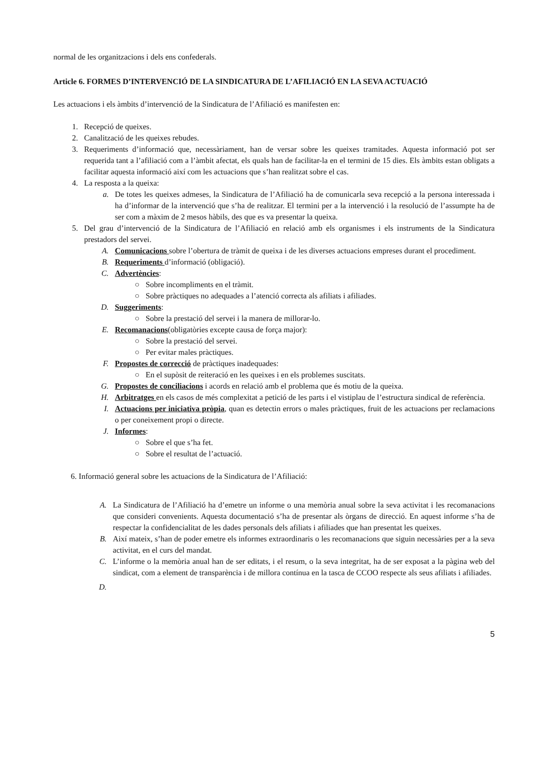normal de les organitzacions i dels ens confederals.
Article 6. FORMES D’INTERVENCIÓ DE LA SINDICATURA DE L’AFILIACIÓ EN LA SEVA ACTUACIÓ
Les actuacions i els àmbits d’intervenció de la Sindicatura de l’Afiliació es manifesten en:
1. Recepció de queixes.
2. Canalització de les queixes rebudes.
3. Requeriments d’informació que, necessàriament, han de versar sobre les queixes tramitades. Aquesta informació pot ser requerida tant a l’afiliació com a l’àmbit afectat, els quals han de facilitar-la en el termini de 15 dies. Els àmbits estan obligats a facilitar aquesta informació així com les actuacions que s’han realitzat sobre el cas.
4. La resposta a la queixa:
a. De totes les queixes admeses, la Sindicatura de l’Afiliació ha de comunicarla seva recepció a la persona interessada i ha d’informar de la intervenció que s’ha de realitzar. El termini per a la intervenció i la resolució de l’assumpte ha de ser com a màxim de 2 mesos hàbils, des que es va presentar la queixa.
5. Del grau d’intervenció de la Sindicatura de l’Afiliació en relació amb els organismes i els instruments de la Sindicatura prestadors del servei.
A. Comunicacions sobre l’obertura de tràmit de queixa i de les diverses actuacions empreses durant el procediment.
B. Requeriments d’informació (obligació).
C. Advertències:
○ Sobre incompliments en el tràmit.
○ Sobre pràctiques no adequades a l’atenció correcta als afiliats i afiliades.
D. Suggeriments:
○ Sobre la prestació del servei i la manera de millorar-lo.
E. Recomanacions(obligatòries excepte causa de força major):
○ Sobre la prestació del servei.
○ Per evitar males pràctiques.
F. Propostes de correcció de pràctiques inadequades:
○ En el supòsit de reiteració en les queixes i en els problemes suscitats.
G. Propostes de conciliacions i acords en relació amb el problema que és motiu de la queixa.
H. Arbitratges en els casos de més complexitat a petició de les parts i el vistiplau de l’estructura sindical de referència.
I. Actuacions per iniciativa pròpia, quan es detectin errors o males pràctiques, fruit de les actuacions per reclamacions o per coneixement propi o directe.
J. Informes:
○ Sobre el que s’ha fet.
○ Sobre el resultat de l’actuació.
6. Informació general sobre les actuacions de la Sindicatura de l’Afiliació:
A. La Sindicatura de l’Afiliació ha d’emetre un informe o una memòria anual sobre la seva activitat i les recomanacions que consideri convenients. Aquesta documentació s’ha de presentar als òrgans de direcció. En aquest informe s’ha de respectar la confidencialitat de les dades personals dels afiliats i afiliades que han presentat les queixes.
B. Així mateix, s’han de poder emetre els informes extraordinaris o les recomanacions que siguin necessàries per a la seva activitat, en el curs del mandat.
C. L’informe o la memòria anual han de ser editats, i el resum, o la seva integritat, ha de ser exposat a la pàgina web del sindicat, com a element de transparència i de millora contínua en la tasca de CCOO respecte als seus afiliats i afiliades.
D.
5